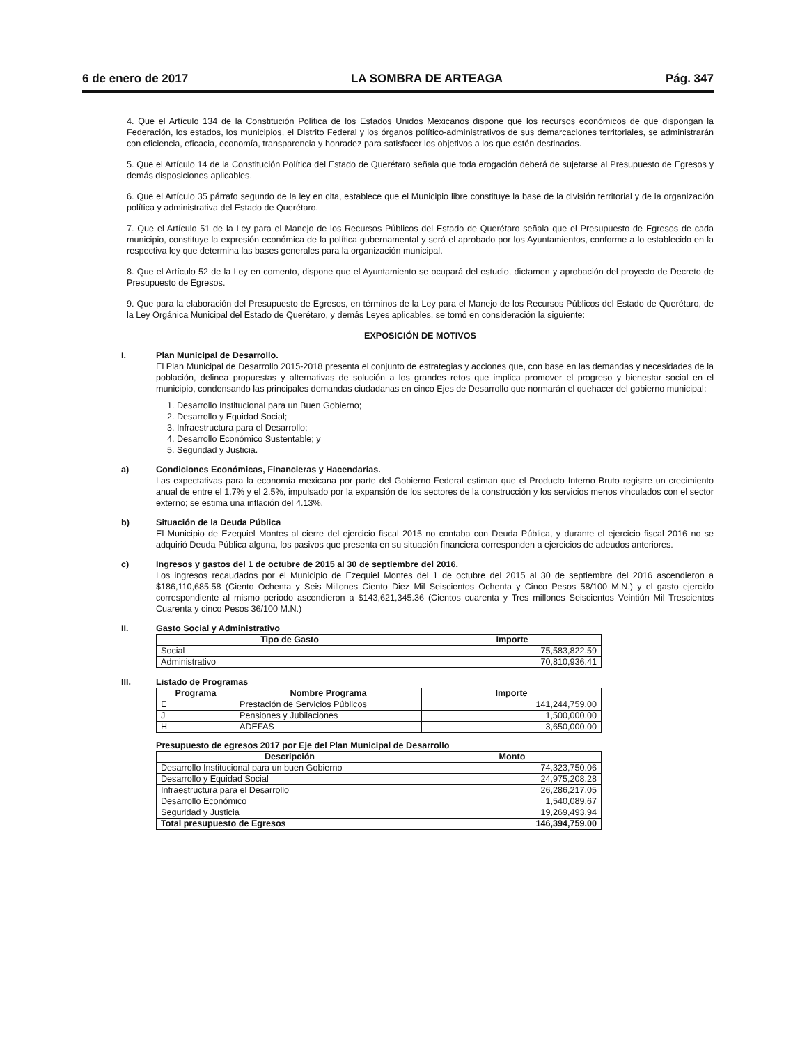6 de enero de 2017 LA SOMBRA DE ARTEAGA Pág. 347
4. Que el Artículo 134 de la Constitución Política de los Estados Unidos Mexicanos dispone que los recursos económicos de que dispongan la Federación, los estados, los municipios, el Distrito Federal y los órganos político-administrativos de sus demarcaciones territoriales, se administrarán con eficiencia, eficacia, economía, transparencia y honradez para satisfacer los objetivos a los que estén destinados.
5. Que el Artículo 14 de la Constitución Política del Estado de Querétaro señala que toda erogación deberá de sujetarse al Presupuesto de Egresos y demás disposiciones aplicables.
6. Que el Artículo 35 párrafo segundo de la ley en cita, establece que el Municipio libre constituye la base de la división territorial y de la organización política y administrativa del Estado de Querétaro.
7. Que el Artículo 51 de la Ley para el Manejo de los Recursos Públicos del Estado de Querétaro señala que el Presupuesto de Egresos de cada municipio, constituye la expresión económica de la política gubernamental y será el aprobado por los Ayuntamientos, conforme a lo establecido en la respectiva ley que determina las bases generales para la organización municipal.
8. Que el Artículo 52 de la Ley en comento, dispone que el Ayuntamiento se ocupará del estudio, dictamen y aprobación del proyecto de Decreto de Presupuesto de Egresos.
9. Que para la elaboración del Presupuesto de Egresos, en términos de la Ley para el Manejo de los Recursos Públicos del Estado de Querétaro, de la Ley Orgánica Municipal del Estado de Querétaro, y demás Leyes aplicables, se tomó en consideración la siguiente:
EXPOSICIÓN DE MOTIVOS
I. Plan Municipal de Desarrollo.
El Plan Municipal de Desarrollo 2015-2018 presenta el conjunto de estrategias y acciones que, con base en las demandas y necesidades de la población, delinea propuestas y alternativas de solución a los grandes retos que implica promover el progreso y bienestar social en el municipio, condensando las principales demandas ciudadanas en cinco Ejes de Desarrollo que normarán el quehacer del gobierno municipal:
1. Desarrollo Institucional para un Buen Gobierno;
2. Desarrollo y Equidad Social;
3. Infraestructura para el Desarrollo;
4. Desarrollo Económico Sustentable; y
5. Seguridad y Justicia.
a) Condiciones Económicas, Financieras y Hacendarias.
Las expectativas para la economía mexicana por parte del Gobierno Federal estiman que el Producto Interno Bruto registre un crecimiento anual de entre el 1.7% y el 2.5%, impulsado por la expansión de los sectores de la construcción y los servicios menos vinculados con el sector externo; se estima una inflación del 4.13%.
b) Situación de la Deuda Pública
El Municipio de Ezequiel Montes al cierre del ejercicio fiscal 2015 no contaba con Deuda Pública, y durante el ejercicio fiscal 2016 no se adquirió Deuda Pública alguna, los pasivos que presenta en su situación financiera corresponden a ejercicios de adeudos anteriores.
c) Ingresos y gastos del 1 de octubre de 2015 al 30 de septiembre del 2016.
Los ingresos recaudados por el Municipio de Ezequiel Montes del 1 de octubre del 2015 al 30 de septiembre del 2016 ascendieron a $186,110,685.58 (Ciento Ochenta y Seis Millones Ciento Diez Mil Seiscientos Ochenta y Cinco Pesos 58/100 M.N.) y el gasto ejercido correspondiente al mismo periodo ascendieron a $143,621,345.36 (Cientos cuarenta y Tres millones Seiscientos Veintiún Mil Trescientos Cuarenta y cinco Pesos 36/100 M.N.)
II. Gasto Social y Administrativo
| Tipo de Gasto | Importe |
| --- | --- |
| Social | 75,583,822.59 |
| Administrativo | 70,810,936.41 |
III. Listado de Programas
| Programa | Nombre Programa | Importe |
| --- | --- | --- |
| E | Prestación de Servicios Públicos | 141,244,759.00 |
| J | Pensiones y Jubilaciones | 1,500,000.00 |
| H | ADEFAS | 3,650,000.00 |
Presupuesto de egresos 2017 por Eje del Plan Municipal de Desarrollo
| Descripción | Monto |
| --- | --- |
| Desarrollo Institucional para un buen Gobierno | 74,323,750.06 |
| Desarrollo y Equidad Social | 24,975,208.28 |
| Infraestructura para el Desarrollo | 26,286,217.05 |
| Desarrollo Económico | 1,540,089.67 |
| Seguridad y Justicia | 19,269,493.94 |
| Total presupuesto de Egresos | 146,394,759.00 |